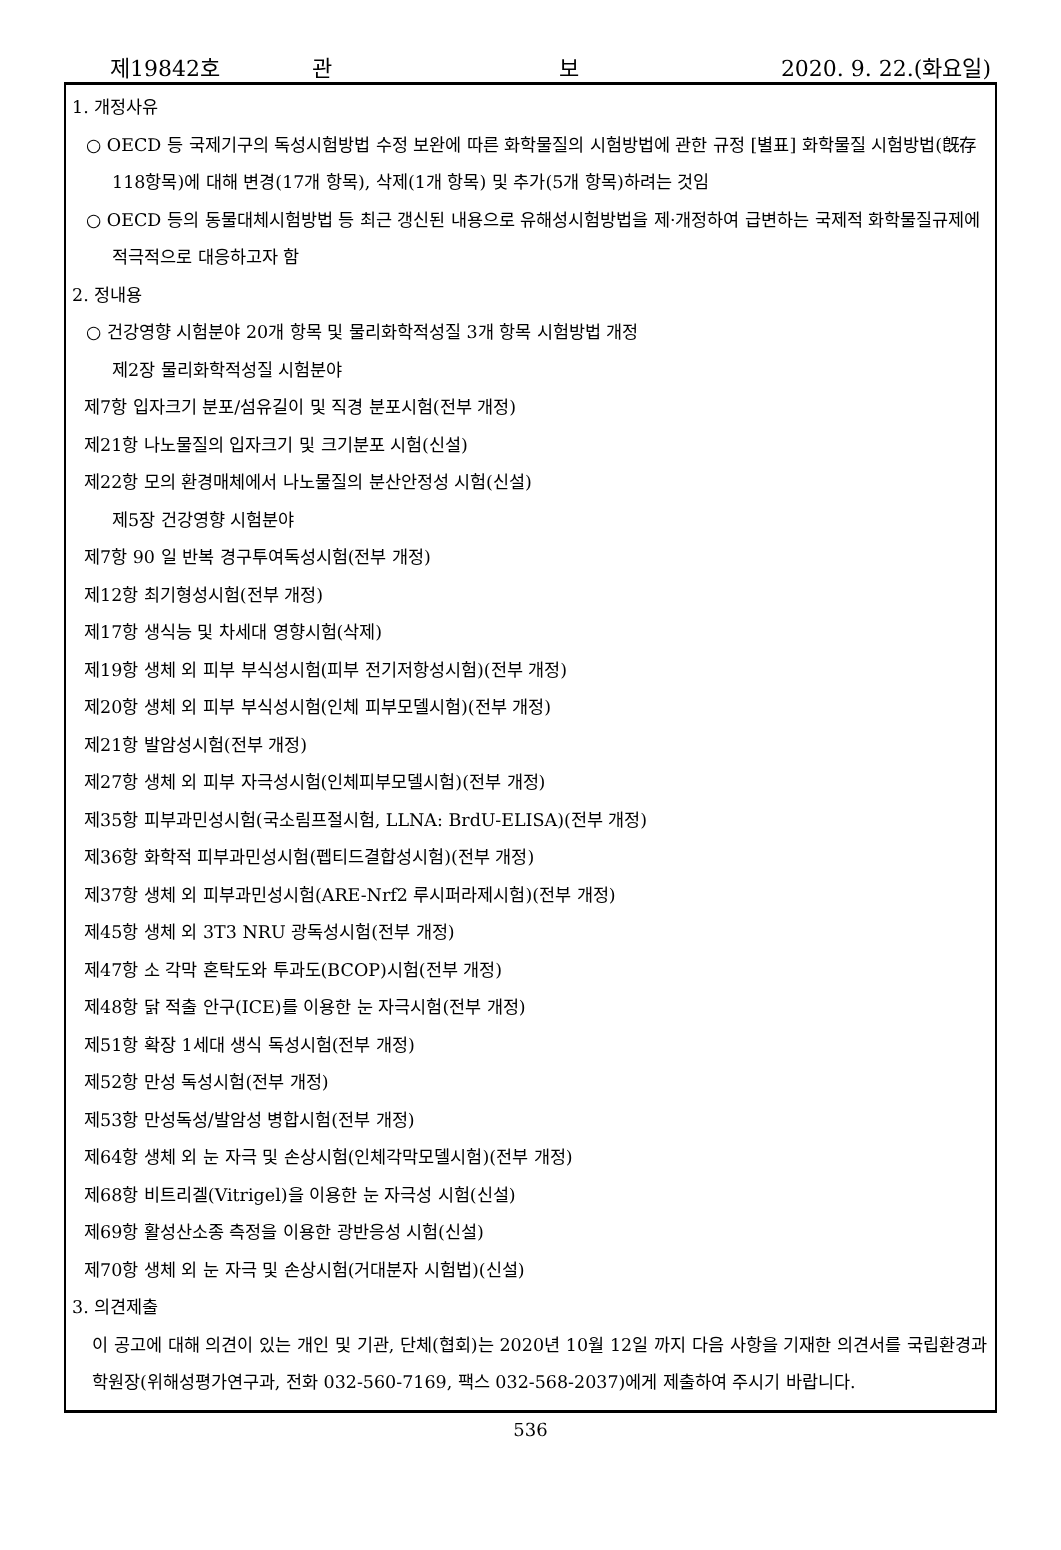제19842호 관 보 2020. 9. 22.(화요일)
1. 개정사유
○ OECD 등 국제기구의 독성시험방법 수정 보완에 따른 화학물질의 시험방법에 관한 규정 [별표] 화학물질 시험방법(旣存 118항목)에 대해 변경(17개 항목), 삭제(1개 항목) 및 추가(5개 항목)하려는 것임
○ OECD 등의 동물대체시험방법 등 최근 갱신된 내용으로 유해성시험방법을 제·개정하여 급변하는 국제적 화학물질규제에 적극적으로 대응하고자 함
2. 정내용
○ 건강영향 시험분야 20개 항목 및 물리화학적성질 3개 항목 시험방법 개정
제2장 물리화학적성질 시험분야
제7항 입자크기 분포/섬유길이 및 직경 분포시험(전부 개정)
제21항 나노물질의 입자크기 및 크기분포 시험(신설)
제22항 모의 환경매체에서 나노물질의 분산안정성 시험(신설)
제5장 건강영향 시험분야
제7항 90 일 반복 경구투여독성시험(전부 개정)
제12항 최기형성시험(전부 개정)
제17항 생식능 및 차세대 영향시험(삭제)
제19항 생체 외 피부 부식성시험(피부 전기저항성시험)(전부 개정)
제20항 생체 외 피부 부식성시험(인체 피부모델시험)(전부 개정)
제21항 발암성시험(전부 개정)
제27항 생체 외 피부 자극성시험(인체피부모델시험)(전부 개정)
제35항 피부과민성시험(국소림프절시험, LLNA: BrdU-ELISA)(전부 개정)
제36항 화학적 피부과민성시험(펩티드결합성시험)(전부 개정)
제37항 생체 외 피부과민성시험(ARE-Nrf2 루시퍼라제시험)(전부 개정)
제45항 생체 외 3T3 NRU 광독성시험(전부 개정)
제47항 소 각막 혼탁도와 투과도(BCOP)시험(전부 개정)
제48항 닭 적출 안구(ICE)를 이용한 눈 자극시험(전부 개정)
제51항 확장 1세대 생식 독성시험(전부 개정)
제52항 만성 독성시험(전부 개정)
제53항 만성독성/발암성 병합시험(전부 개정)
제64항 생체 외 눈 자극 및 손상시험(인체각막모델시험)(전부 개정)
제68항 비트리겔(Vitrigel)을 이용한 눈 자극성 시험(신설)
제69항 활성산소종 측정을 이용한 광반응성 시험(신설)
제70항 생체 외 눈 자극 및 손상시험(거대분자 시험법)(신설)
3. 의견제출
이 공고에 대해 의견이 있는 개인 및 기관, 단체(협회)는 2020년 10월 12일 까지 다음 사항을 기재한 의견서를 국립환경과학원장(위해성평가연구과, 전화 032-560-7169, 팩스 032-568-2037)에게 제출하여 주시기 바랍니다.
536